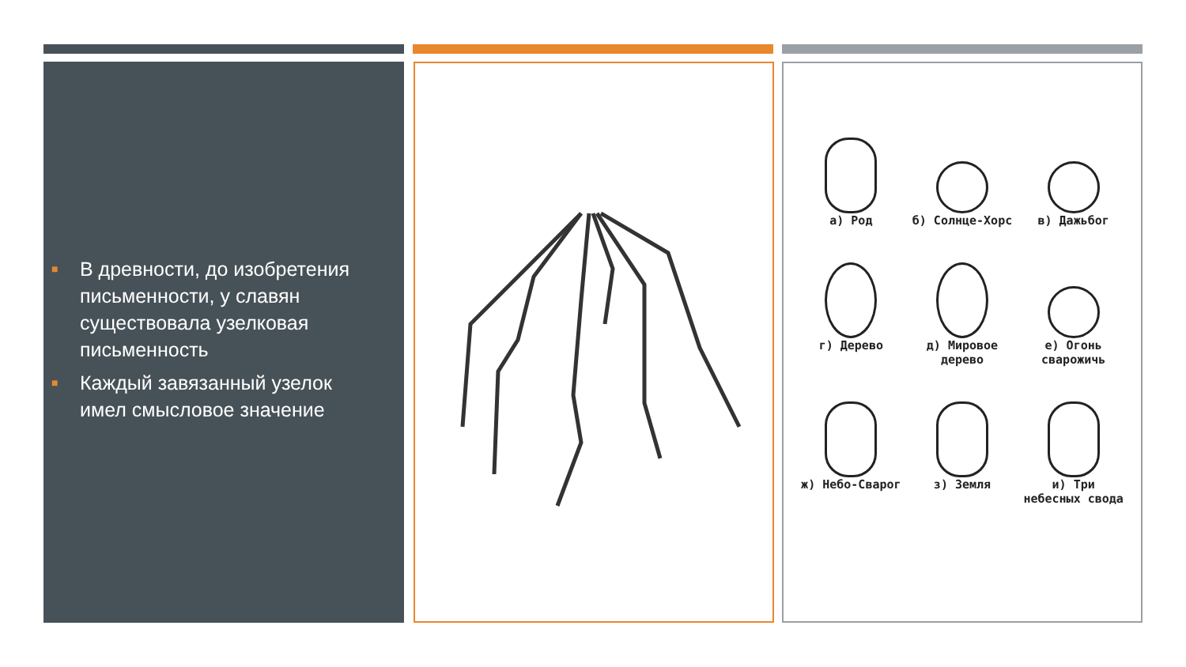■ В древности, до изобретения письменности, у славян существовала узелковая письменность
■ Каждый завязанный узелок имел смысловое значение
а) Род
б) Солнце-Хорс
в) Дажьбог
г) Дерево
д) Мировое дерево
е) Огонь сварожичь
ж) Небо-Сварог
з) Земля
и) Три небесных свода